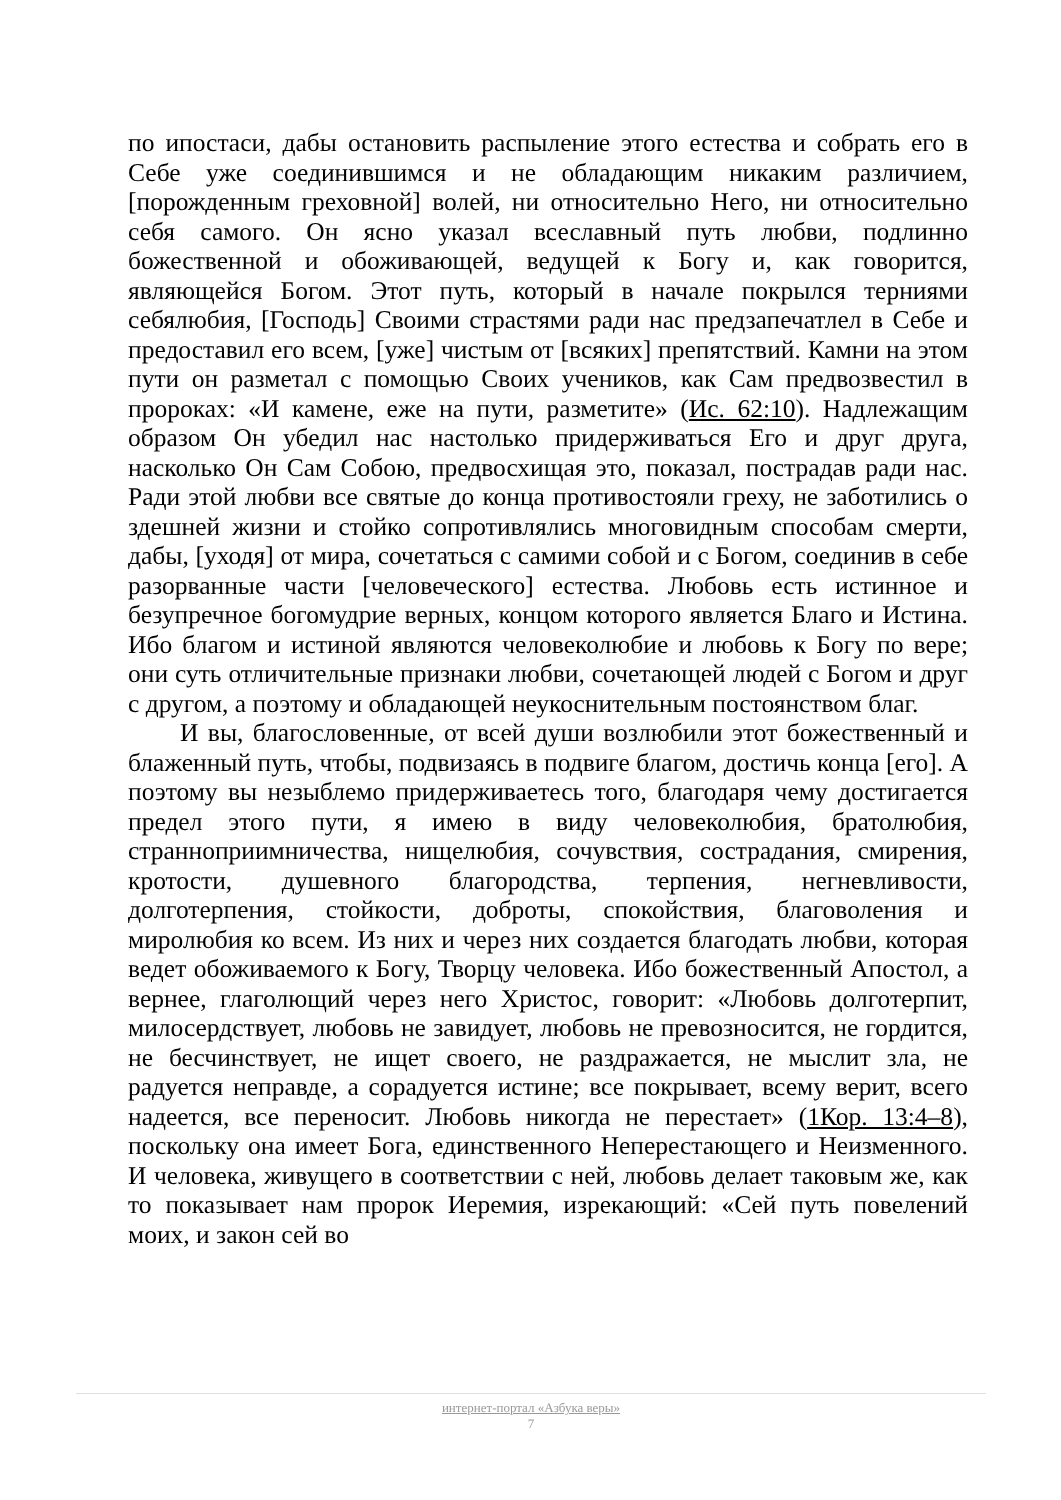по ипостаси, дабы остановить распыление этого естества и собрать его в Себе уже соединившимся и не обладающим никаким различием, [порожденным греховной] волей, ни относительно Него, ни относительно себя самого. Он ясно указал всеславный путь любви, подлинно божественной и обоживающей, ведущей к Богу и, как говорится, являющейся Богом. Этот путь, который в начале покрылся терниями себялюбия, [Господь] Своими страстями ради нас предзапечатлел в Себе и предоставил его всем, [уже] чистым от [всяких] препятствий. Камни на этом пути он разметал с помощью Своих учеников, как Сам предвозвестил в пророках: «И камене, еже на пути, разметите» (Ис. 62:10). Надлежащим образом Он убедил нас настолько придерживаться Его и друг друга, насколько Он Сам Собою, предвосхищая это, показал, пострадав ради нас. Ради этой любви все святые до конца противостояли греху, не заботились о здешней жизни и стойко сопротивлялись многовидным способам смерти, дабы, [уходя] от мира, сочетаться с самими собой и с Богом, соединив в себе разорванные части [человеческого] естества. Любовь есть истинное и безупречное богомудрие верных, концом которого является Благо и Истина. Ибо благом и истиной являются человеколюбие и любовь к Богу по вере; они суть отличительные признаки любви, сочетающей людей с Богом и друг с другом, а поэтому и обладающей неукоснительным постоянством благ.
И вы, благословенные, от всей души возлюбили этот божественный и блаженный путь, чтобы, подвизаясь в подвиге благом, достичь конца [его]. А поэтому вы незыблемо придерживаетесь того, благодаря чему достигается предел этого пути, я имею в виду человеколюбия, братолюбия, странноприимничества, нищелюбия, сочувствия, сострадания, смирения, кротости, душевного благородства, терпения, негневливости, долготерпения, стойкости, доброты, спокойствия, благоволения и миролюбия ко всем. Из них и через них создается благодать любви, которая ведет обоживаемого к Богу, Творцу человека. Ибо божественный Апостол, а вернее, глаголющий через него Христос, говорит: «Любовь долготерпит, милосердствует, любовь не завидует, любовь не превозносится, не гордится, не бесчинствует, не ищет своего, не раздражается, не мыслит зла, не радуется неправде, а сорадуется истине; все покрывает, всему верит, всего надеется, все переносит. Любовь никогда не перестает» (1Кор. 13:4–8), поскольку она имеет Бога, единственного Неперестающего и Неизменного. И человека, живущего в соответствии с ней, любовь делает таковым же, как то показывает нам пророк Иеремия, изрекающий: «Сей путь повелений моих, и закон сей во
интернет-портал «Азбука веры»
7